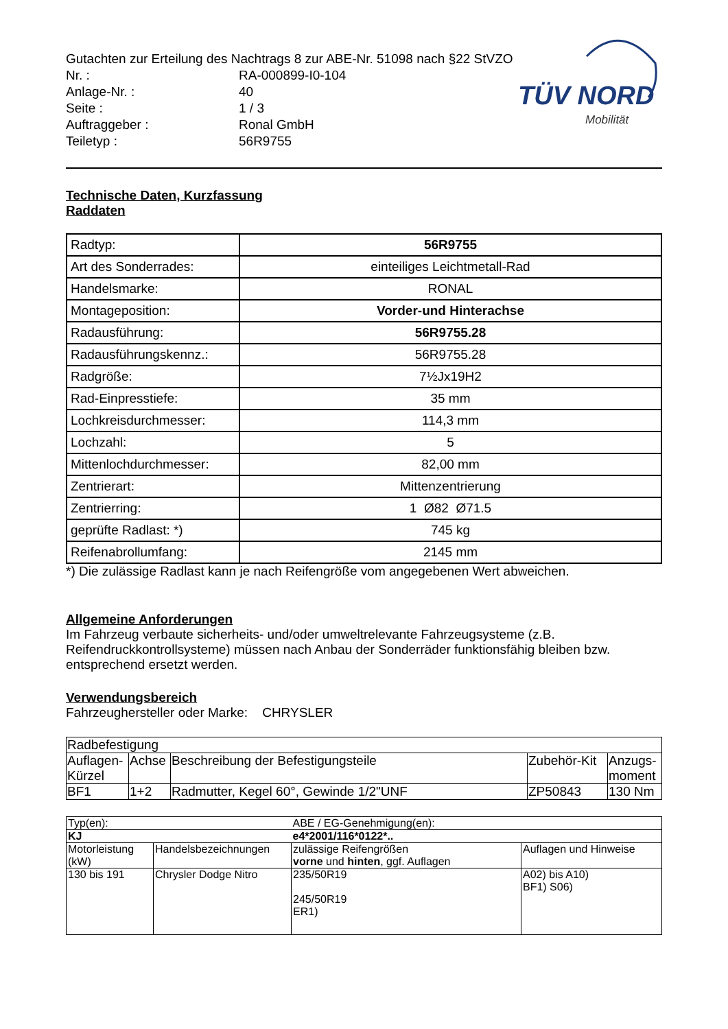Gutachten zur Erteilung des Nachtrags 8 zur ABE-Nr. 51098 nach §22 StVZO
| Nr. : | RA-000899-I0-104 |
| Anlage-Nr. : | 40 |
| Seite : | 1 / 3 |
| Auftraggeber : | Ronal GmbH |
| Teiletyp : | 56R9755 |
TÜV NORD
Mobilität
Technische Daten, Kurzfassung
Raddaten
| Radtyp: | 56R9755 |
| Art des Sonderrades: | einteiliges Leichtmetall-Rad |
| Handelsmarke: | RONAL |
| Montageposition: | Vorder-und Hinterachse |
| Radausführung: | 56R9755.28 |
| Radausführungskennz.: | 56R9755.28 |
| Radgröße: | 7½Jx19H2 |
| Rad-Einpresstiefe: | 35 mm |
| Lochkreisdurchmesser: | 114,3 mm |
| Lochzahl: | 5 |
| Mittenlochdurchmesser: | 82,00 mm |
| Zentrierart: | Mittenzentrierung |
| Zentrierring: | 1 Ø82 Ø71.5 |
| geprüfte Radlast: *) | 745 kg |
| Reifenabrollumfang: | 2145 mm |
*) Die zulässige Radlast kann je nach Reifengröße vom angegebenen Wert abweichen.
Allgemeine Anforderungen
Im Fahrzeug verbaute sicherheits- und/oder umweltrelevante Fahrzeugsysteme (z.B. Reifendruckkontrollsysteme) müssen nach Anbau der Sonderräder funktionsfähig bleiben bzw. entsprechend ersetzt werden.
Verwendungsbereich
Fahrzeughersteller oder Marke: CHRYSLER
| Radbefestigung | | | | |
| Auflagen-Kürzel | Achse | Beschreibung der Befestigungsteile | Zubehör-Kit | Anzugs-moment |
| BF1 | 1+2 | Radmutter, Kegel 60°, Gewinde 1/2"UNF | ZP50843 | 130 Nm |
| Typ(en): | | ABE / EG-Genehmigung(en): | |
| KJ | | e4*2001/116*0122*.. | |
| Motorleistung (kW) | Handelsbezeichnungen | zulässige Reifengrößen vorne und hinten , ggf. Auflagen | Auflagen und Hinweise |
| 130 bis 191 | Chrysler Dodge Nitro | 235/50R19 245/50R19 ER1) | A02) bis A10) BF1) S06) |